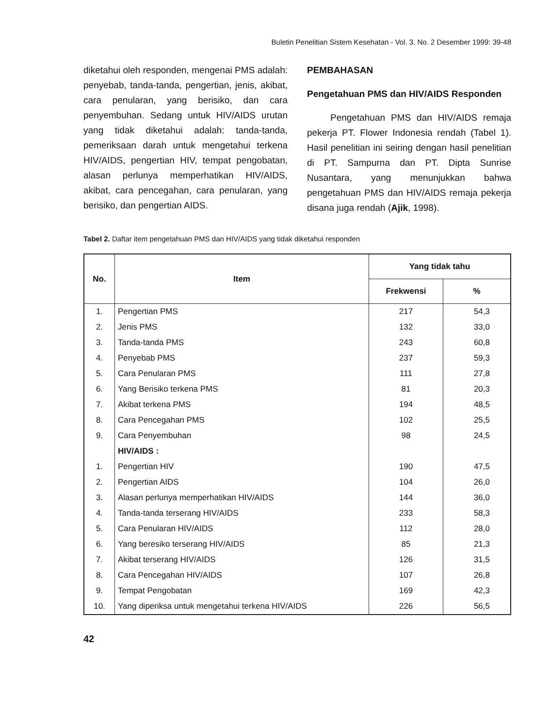Buletin Penelitian Sistem Kesehatan - Vol. 3. No. 2 Desember 1999: 39-48
diketahui oleh responden, mengenai PMS adalah: penyebab, tanda-tanda, pengertian, jenis, akibat, cara penularan, yang berisiko, dan cara penyembuhan. Sedang untuk HIV/AIDS urutan yang tidak diketahui adalah: tanda-tanda, pemeriksaan darah untuk mengetahui terkena HIV/AIDS, pengertian HIV, tempat pengobatan, alasan perlunya memperhatikan HIV/AIDS, akibat, cara pencegahan, cara penularan, yang berisiko, dan pengertian AIDS.
PEMBAHASAN
Pengetahuan PMS dan HIV/AIDS Responden
Pengetahuan PMS dan HIV/AIDS remaja pekerja PT. Flower Indonesia rendah (Tabel 1). Hasil penelitian ini seiring dengan hasil penelitian di PT. Sampurna dan PT. Dipta Sunrise Nusantara, yang menunjukkan bahwa pengetahuan PMS dan HIV/AIDS remaja pekerja disana juga rendah (Ajik, 1998).
Tabel 2. Daftar item pengetahuan PMS dan HIV/AIDS yang tidak diketahui responden
| No. | Item | Yang tidak tahu | |
| --- | --- | --- | --- |
| | | Frekwensi | % |
| 1. | Pengertian PMS | 217 | 54,3 |
| 2. | Jenis PMS | 132 | 33,0 |
| 3. | Tanda-tanda PMS | 243 | 60,8 |
| 4. | Penyebab PMS | 237 | 59,3 |
| 5. | Cara Penularan PMS | 111 | 27,8 |
| 6. | Yang Berisiko terkena PMS | 81 | 20,3 |
| 7. | Akibat terkena PMS | 194 | 48,5 |
| 8. | Cara Pencegahan PMS | 102 | 25,5 |
| 9. | Cara Penyembuhan | 98 | 24,5 |
| | HIV/AIDS : | | |
| 1. | Pengertian HIV | 190 | 47,5 |
| 2. | Pengertian AIDS | 104 | 26,0 |
| 3. | Alasan perlunya memperhatikan HIV/AIDS | 144 | 36,0 |
| 4. | Tanda-tanda terserang HIV/AIDS | 233 | 58,3 |
| 5. | Cara Penularan HIV/AIDS | 112 | 28,0 |
| 6. | Yang beresiko terserang HIV/AIDS | 85 | 21,3 |
| 7. | Akibat terserang HIV/AIDS | 126 | 31,5 |
| 8. | Cara Pencegahan HIV/AIDS | 107 | 26,8 |
| 9. | Tempat Pengobatan | 169 | 42,3 |
| 10. | Yang diperiksa untuk mengetahui terkena HIV/AIDS | 226 | 56,5 |
42